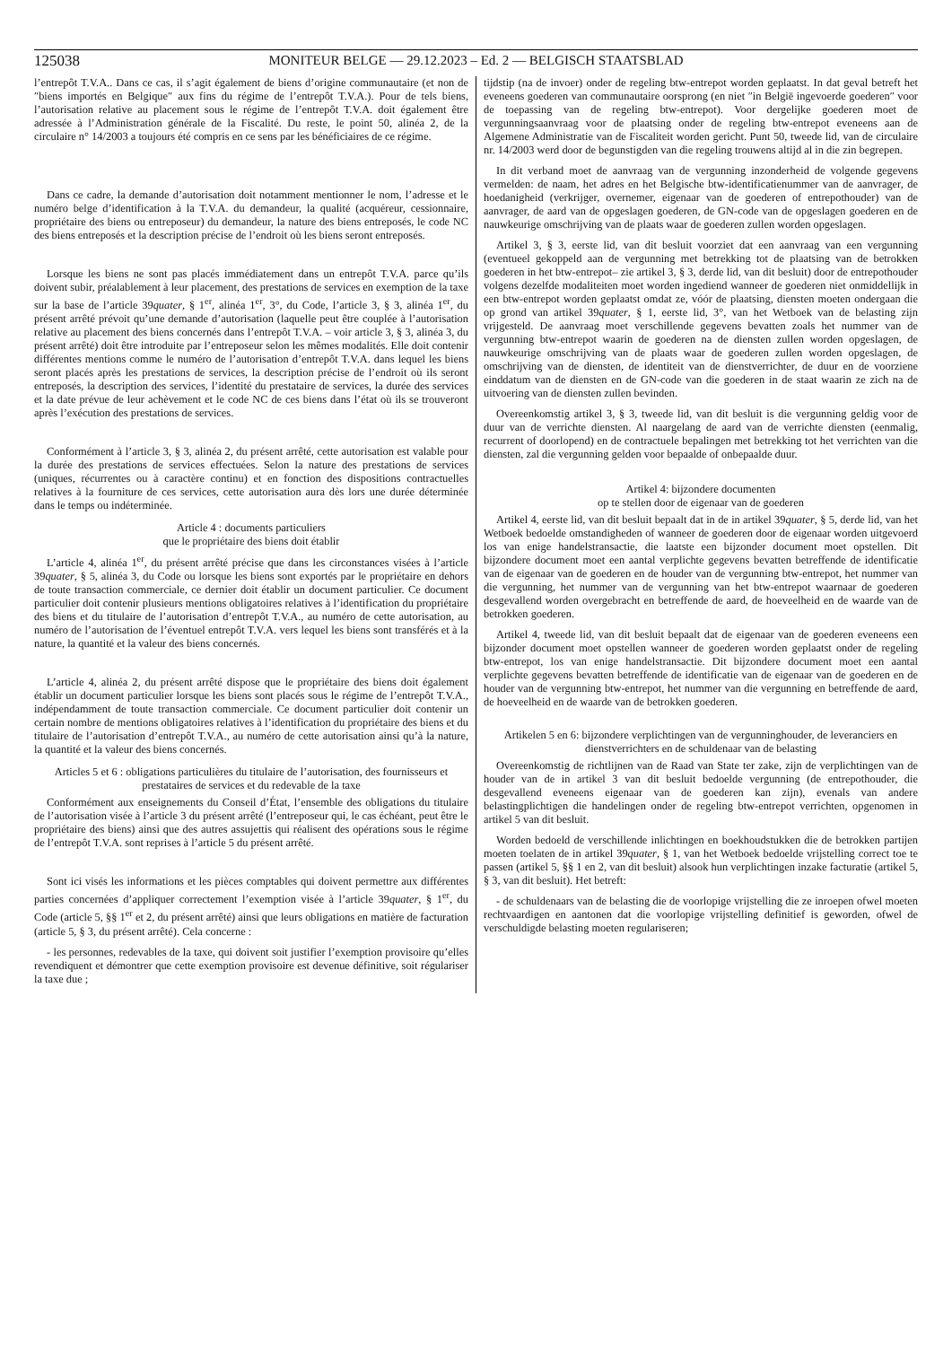125038
MONITEUR BELGE — 29.12.2023 – Ed. 2 — BELGISCH STAATSBLAD
l’entrepôt T.V.A.. Dans ce cas, il s’agit également de biens d’origine communautaire (et non de ″biens importés en Belgique″ aux fins du régime de l’entrepôt T.V.A.). Pour de tels biens, l’autorisation relative au placement sous le régime de l’entrepôt T.V.A. doit également être adressée à l’Administration générale de la Fiscalité. Du reste, le point 50, alinéa 2, de la circulaire n° 14/2003 a toujours été compris en ce sens par les bénéficiaires de ce régime.
Dans ce cadre, la demande d’autorisation doit notamment mentionner le nom, l’adresse et le numéro belge d’identification à la T.V.A. du demandeur, la qualité (acquéreur, cessionnaire, propriétaire des biens ou entreposeur) du demandeur, la nature des biens entreposés, le code NC des biens entreposés et la description précise de l’endroit où les biens seront entreposés.
Lorsque les biens ne sont pas placés immédiatement dans un entrepôt T.V.A. parce qu’ils doivent subir, préalablement à leur placement, des prestations de services en exemption de la taxe sur la base de l’article 39quater, § 1<sup>er</sup>, alinéa 1<sup>er</sup>, 3°, du Code, l’article 3, § 3, alinéa 1<sup>er</sup>, du présent arrêté prévoit qu’une demande d’autorisation (laquelle peut être couplée à l’autorisation relative au placement des biens concernés dans l’entrepôt T.V.A. – voir article 3, § 3, alinéa 3, du présent arrêté) doit être introduite par l’entreposeur selon les mêmes modalités. Elle doit contenir différentes mentions comme le numéro de l’autorisation d’entrepôt T.V.A. dans lequel les biens seront placés après les prestations de services, la description précise de l’endroit où ils seront entreposés, la description des services, l’identité du prestataire de services, la durée des services et la date prévue de leur achèvement et le code NC de ces biens dans l’état où ils se trouveront après l’exécution des prestations de services.
Conformément à l’article 3, § 3, alinéa 2, du présent arrêté, cette autorisation est valable pour la durée des prestations de services effectuées. Selon la nature des prestations de services (uniques, récurrentes ou à caractère continu) et en fonction des dispositions contractuelles relatives à la fourniture de ces services, cette autorisation aura dès lors une durée déterminée dans le temps ou indéterminée.
Article 4 : documents particuliers
que le propriétaire des biens doit établir
L’article 4, alinéa 1<sup>er</sup>, du présent arrêté précise que dans les circonstances visées à l’article 39quater, § 5, alinéa 3, du Code ou lorsque les biens sont exportés par le propriétaire en dehors de toute transaction commerciale, ce dernier doit établir un document particulier. Ce document particulier doit contenir plusieurs mentions obligatoires relatives à l’identification du propriétaire des biens et du titulaire de l’autorisation d’entrepôt T.V.A., au numéro de cette autorisation, au numéro de l’autorisation de l’éventuel entrepôt T.V.A. vers lequel les biens sont transférés et à la nature, la quantité et la valeur des biens concernés.
L’article 4, alinéa 2, du présent arrêté dispose que le propriétaire des biens doit également établir un document particulier lorsque les biens sont placés sous le régime de l’entrepôt T.V.A., indépendamment de toute transaction commerciale. Ce document particulier doit contenir un certain nombre de mentions obligatoires relatives à l’identification du propriétaire des biens et du titulaire de l’autorisation d’entrepôt T.V.A., au numéro de cette autorisation ainsi qu’à la nature, la quantité et la valeur des biens concernés.
Articles 5 et 6 : obligations particulières du titulaire de l’autorisation, des fournisseurs et prestataires de services et du redevable de la taxe
Conformément aux enseignements du Conseil d’État, l’ensemble des obligations du titulaire de l’autorisation visée à l’article 3 du présent arrêté (l’entreposeur qui, le cas échéant, peut être le propriétaire des biens) ainsi que des autres assujettis qui réalisent des opérations sous le régime de l’entrepôt T.V.A. sont reprises à l’article 5 du présent arrêté.
Sont ici visés les informations et les pièces comptables qui doivent permettre aux différentes parties concernées d’appliquer correctement l’exemption visée à l’article 39quater, § 1<sup>er</sup>, du Code (article 5, §§ 1<sup>er</sup> et 2, du présent arrêté) ainsi que leurs obligations en matière de facturation (article 5, § 3, du présent arrêté). Cela concerne :
- les personnes, redevables de la taxe, qui doivent soit justifier l’exemption provisoire qu’elles revendiquent et démontrer que cette exemption provisoire est devenue définitive, soit régulariser la taxe due ;
tijdstip (na de invoer) onder de regeling btw-entrepot worden geplaatst. In dat geval betreft het eveneens goederen van communautaire oorsprong (en niet ″in België ingevoerde goederen″ voor de toepassing van de regeling btw-entrepot). Voor dergelijke goederen moet de vergunningsaanvraag voor de plaatsing onder de regeling btw-entrepot eveneens aan de Algemene Administratie van de Fiscaliteit worden gericht. Punt 50, tweede lid, van de circulaire nr. 14/2003 werd door de begunstigden van die regeling trouwens altijd al in die zin begrepen.
In dit verband moet de aanvraag van de vergunning inzonderheid de volgende gegevens vermelden: de naam, het adres en het Belgische btw-identificatienummer van de aanvrager, de hoedanigheid (verkrijger, overnemer, eigenaar van de goederen of entrepothouder) van de aanvrager, de aard van de opgeslagen goederen, de GN-code van de opgeslagen goederen en de nauwkeurige omschrijving van de plaats waar de goederen zullen worden opgeslagen.
Artikel 3, § 3, eerste lid, van dit besluit voorziet dat een aanvraag van een vergunning (eventueel gekoppeld aan de vergunning met betrekking tot de plaatsing van de betrokken goederen in het btw-entrepot– zie artikel 3, § 3, derde lid, van dit besluit) door de entrepothouder volgens dezelfde modaliteiten moet worden ingediend wanneer de goederen niet onmiddellijk in een btw-entrepot worden geplaatst omdat ze, vóór de plaatsing, diensten moeten ondergaan die op grond van artikel 39quater, § 1, eerste lid, 3°, van het Wetboek van de belasting zijn vrijgesteld. De aanvraag moet verschillende gegevens bevatten zoals het nummer van de vergunning btw-entrepot waarin de goederen na de diensten zullen worden opgeslagen, de nauwkeurige omschrijving van de plaats waar de goederen zullen worden opgeslagen, de omschrijving van de diensten, de identiteit van de dienstverrichter, de duur en de voorziene einddatum van de diensten en de GN-code van die goederen in de staat waarin ze zich na de uitvoering van de diensten zullen bevinden.
Overeenkomstig artikel 3, § 3, tweede lid, van dit besluit is die vergunning geldig voor de duur van de verrichte diensten. Al naargelang de aard van de verrichte diensten (eenmalig, recurrent of doorlopend) en de contractuele bepalingen met betrekking tot het verrichten van die diensten, zal die vergunning gelden voor bepaalde of onbepaalde duur.
Artikel 4: bijzondere documenten
op te stellen door de eigenaar van de goederen
Artikel 4, eerste lid, van dit besluit bepaalt dat in de in artikel 39quater, § 5, derde lid, van het Wetboek bedoelde omstandigheden of wanneer de goederen door de eigenaar worden uitgevoerd los van enige handelstransactie, die laatste een bijzonder document moet opstellen. Dit bijzondere document moet een aantal verplichte gegevens bevatten betreffende de identificatie van de eigenaar van de goederen en de houder van de vergunning btw-entrepot, het nummer van die vergunning, het nummer van de vergunning van het btw-entrepot waarnaar de goederen desgevallend worden overgebracht en betreffende de aard, de hoeveelheid en de waarde van de betrokken goederen.
Artikel 4, tweede lid, van dit besluit bepaalt dat de eigenaar van de goederen eveneens een bijzonder document moet opstellen wanneer de goederen worden geplaatst onder de regeling btw-entrepot, los van enige handelstransactie. Dit bijzondere document moet een aantal verplichte gegevens bevatten betreffende de identificatie van de eigenaar van de goederen en de houder van de vergunning btw-entrepot, het nummer van die vergunning en betreffende de aard, de hoeveelheid en de waarde van de betrokken goederen.
Artikelen 5 en 6: bijzondere verplichtingen van de vergunninghouder, de leveranciers en dienstverrichters en de schuldenaar van de belasting
Overeenkomstig de richtlijnen van de Raad van State ter zake, zijn de verplichtingen van de houder van de in artikel 3 van dit besluit bedoelde vergunning (de entrepothouder, die desgevallend eveneens eigenaar van de goederen kan zijn), evenals van andere belastingplichtigen die handelingen onder de regeling btw-entrepot verrichten, opgenomen in artikel 5 van dit besluit.
Worden bedoeld de verschillende inlichtingen en boekhoudstukken die de betrokken partijen moeten toelaten de in artikel 39quater, § 1, van het Wetboek bedoelde vrijstelling correct toe te passen (artikel 5, §§ 1 en 2, van dit besluit) alsook hun verplichtingen inzake facturatie (artikel 5, § 3, van dit besluit). Het betreft:
- de schuldenaars van de belasting die de voorlopige vrijstelling die ze inroepen ofwel moeten rechtvaardigen en aantonen dat die voorlopige vrijstelling definitief is geworden, ofwel de verschuldigde belasting moeten regulariseren;